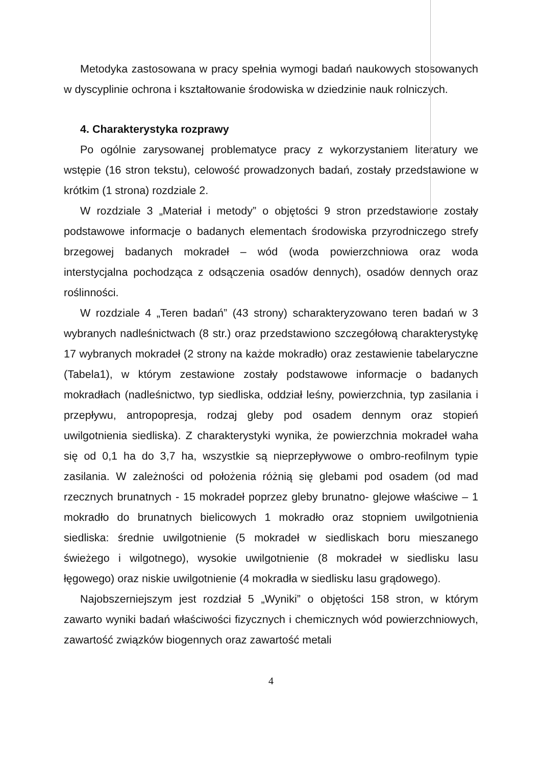Metodyka zastosowana w pracy spełnia wymogi badań naukowych stosowanych w dyscyplinie ochrona i kształtowanie środowiska w dziedzinie nauk rolniczych.
4. Charakterystyka rozprawy
Po ogólnie zarysowanej problematyce pracy z wykorzystaniem literatury we wstępie (16 stron tekstu), celowość prowadzonych badań, zostały przedstawione w krótkim (1 strona) rozdziale 2.
W rozdziale 3 „Materiał i metody” o objętości 9 stron przedstawione zostały podstawowe informacje o badanych elementach środowiska przyrodniczego strefy brzegowej badanych mokradeł – wód (woda powierzchniowa oraz woda interstycjalna pochodząca z odsączenia osadów dennych), osadów dennych oraz roślinności.
W rozdziale 4 „Teren badań” (43 strony) scharakteryzowano teren badań w 3 wybranych nadleśnictwach (8 str.) oraz przedstawiono szczegółową charakterystykę 17 wybranych mokradeł (2 strony na każde mokradło) oraz zestawienie tabelaryczne (Tabela1), w którym zestawione zostały podstawowe informacje o badanych mokradłach (nadleśnictwo, typ siedliska, oddział leśny, powierzchnia, typ zasilania i przepływu, antropopresja, rodzaj gleby pod osadem dennym oraz stopień uwilgotnienia siedliska). Z charakterystyki wynika, że powierzchnia mokradeł waha się od 0,1 ha do 3,7 ha, wszystkie są nieprzepływowe o ombro-reofilnym typie zasilania. W zależności od położenia różnią się glebami pod osadem (od mad rzecznych brunatnych - 15 mokradeł poprzez gleby brunatno- glejowe właściwe – 1 mokradło do brunatnych bielicowych 1 mokradło oraz stopniem uwilgotnienia siedliska: średnie uwilgotnienie (5 mokradeł w siedliskach boru mieszanego świeżego i wilgotnego), wysokie uwilgotnienie (8 mokradeł w siedlisku lasu łęgowego) oraz niskie uwilgotnienie (4 mokradła w siedlisku lasu grądowego).
Najobszerniejszym jest rozdział 5 „Wyniki” o objętości 158 stron, w którym zawarto wyniki badań właściwości fizycznych i chemicznych wód powierzchniowych, zawartość związków biogennych oraz zawartość metali
4